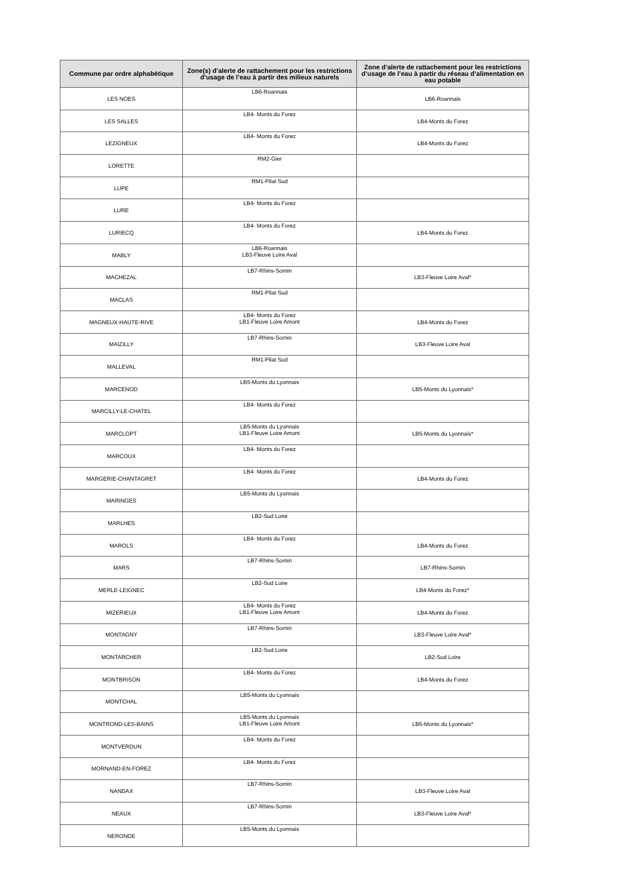| Commune par ordre alphabétique | Zone(s) d’alerte de rattachement pour les restrictions d’usage de l’eau à partir des milieux naturels | Zone d’alerte de rattachement pour les restrictions d’usage de l’eau à partir du réseau d’alimentation en eau potable |
| --- | --- | --- |
| LES NOES | LB6-Roannais | LB6-Roannais |
| LES SALLES | LB4- Monts du Forez | LB4-Monts du Forez |
| LEZIGNEUX | LB4- Monts du Forez | LB4-Monts du Forez |
| LORETTE | RM2-Gier | |
| LUPE | RM1-Pilat Sud | |
| LURE | LB4- Monts du Forez | |
| LURIECQ | LB4- Monts du Forez | LB4-Monts du Forez |
| MABLY | LB6-Roannais LB3-Fleuve Loire Aval | |
| MACHEZAL | LB7-Rhins-Sornin | LB3-Fleuve Loire Aval* |
| MACLAS | RM1-Pilat Sud | |
| MAGNEUX-HAUTE-RIVE | LB4- Monts du Forez LB1-Fleuve Loire Amont | LB4-Monts du Forez |
| MAIZILLY | LB7-Rhins-Sornin | LB3-Fleuve Loire Aval |
| MALLEVAL | RM1-Pilat Sud | |
| MARCENOD | LB5-Monts du Lyonnais | LB5-Monts du Lyonnais* |
| MARCILLY-LE-CHATEL | LB4- Monts du Forez | |
| MARCLOPT | LB5-Monts du Lyonnais LB1-Fleuve Loire Amont | LB5-Monts du Lyonnais* |
| MARCOUX | LB4- Monts du Forez | |
| MARGERIE-CHANTAGRET | LB4- Monts du Forez | LB4-Monts du Forez |
| MARINGES | LB5-Monts du Lyonnais | |
| MARLHES | LB2-Sud Loire | |
| MAROLS | LB4- Monts du Forez | LB4-Monts du Forez |
| MARS | LB7-Rhins-Sornin | LB7-Rhins-Sornin |
| MERLE-LEIGNEC | LB2-Sud Loire | LB4-Monts du Forez* |
| MIZERIEUX | LB4- Monts du Forez LB1-Fleuve Loire Amont | LB4-Monts du Forez |
| MONTAGNY | LB7-Rhins-Sornin | LB3-Fleuve Loire Aval* |
| MONTARCHER | LB2-Sud Loire | LB2-Sud Loire |
| MONTBRISON | LB4- Monts du Forez | LB4-Monts du Forez |
| MONTCHAL | LB5-Monts du Lyonnais | |
| MONTROND-LES-BAINS | LB5-Monts du Lyonnais LB1-Fleuve Loire Amont | LB5-Monts du Lyonnais* |
| MONTVERDUN | LB4- Monts du Forez | |
| MORNAND-EN-FOREZ | LB4- Monts du Forez | |
| NANDAX | LB7-Rhins-Sornin | LB3-Fleuve Loire Aval |
| NEAUX | LB7-Rhins-Sornin | LB3-Fleuve Loire Aval* |
| NERONDE | LB5-Monts du Lyonnais | |